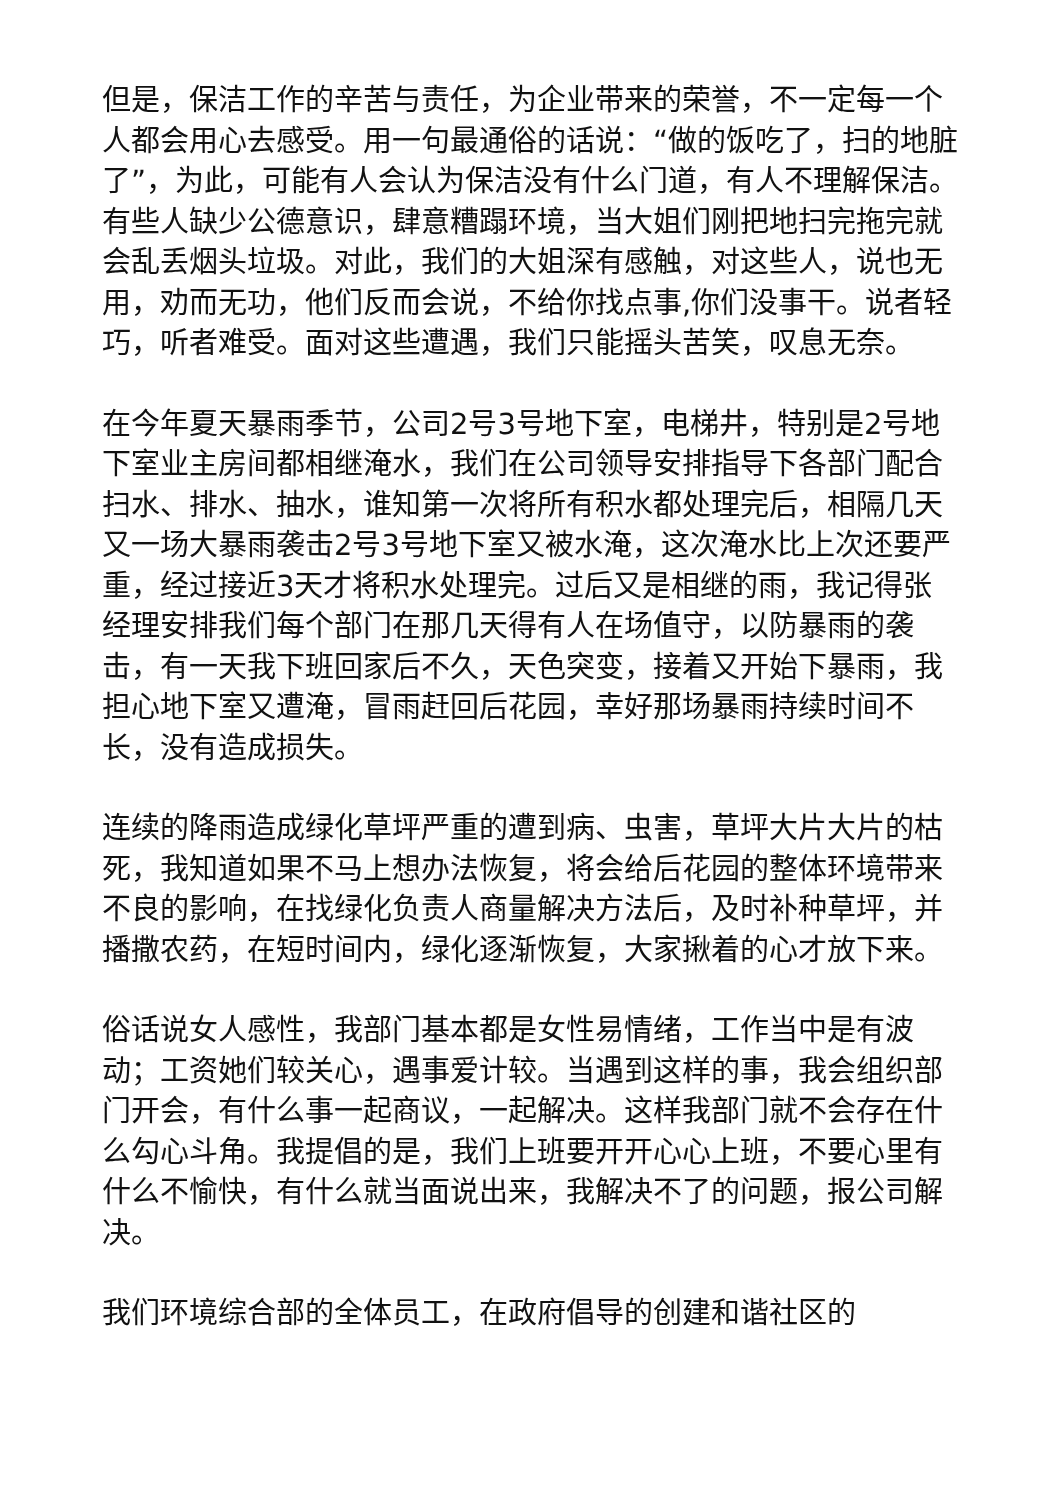但是，保洁工作的辛苦与责任，为企业带来的荣誉，不一定每一个人都会用心去感受。用一句最通俗的话说：“做的饭吃了，扫的地脏了”，为此，可能有人会认为保洁没有什么门道，有人不理解保洁。有些人缺少公德意识，肆意糟蹋环境，当大姐们刚把地扫完拖完就会乱丢烟头垃圾。对此，我们的大姐深有感触，对这些人，说也无用，劝而无功，他们反而会说，不给你找点事,你们没事干。说者轻巧，听者难受。面对这些遭遇，我们只能摇头苦笑，叹息无奈。
在今年夏天暴雨季节，公司2号3号地下室，电梯井，特别是2号地下室业主房间都相继淹水，我们在公司领导安排指导下各部门配合扫水、排水、抽水，谁知第一次将所有积水都处理完后，相隔几天又一场大暴雨袭击2号3号地下室又被水淹，这次淹水比上次还要严重，经过接近3天才将积水处理完。过后又是相继的雨，我记得张经理安排我们每个部门在那几天得有人在场值守，以防暴雨的袭击，有一天我下班回家后不久，天色突变，接着又开始下暴雨，我担心地下室又遭淹，冒雨赶回后花园，幸好那场暴雨持续时间不长，没有造成损失。
连续的降雨造成绿化草坪严重的遭到病、虫害，草坪大片大片的枯死，我知道如果不马上想办法恢复，将会给后花园的整体环境带来不良的影响，在找绿化负责人商量解决方法后，及时补种草坪，并播撒农药，在短时间内，绿化逐渐恢复，大家揪着的心才放下来。
俗话说女人感性，我部门基本都是女性易情绪，工作当中是有波动；工资她们较关心，遇事爱计较。当遇到这样的事，我会组织部门开会，有什么事一起商议，一起解决。这样我部门就不会存在什么勾心斗角。我提倡的是，我们上班要开开心心上班，不要心里有什么不愉快，有什么就当面说出来，我解决不了的问题，报公司解决。
我们环境综合部的全体员工，在政府倡导的创建和谐社区的